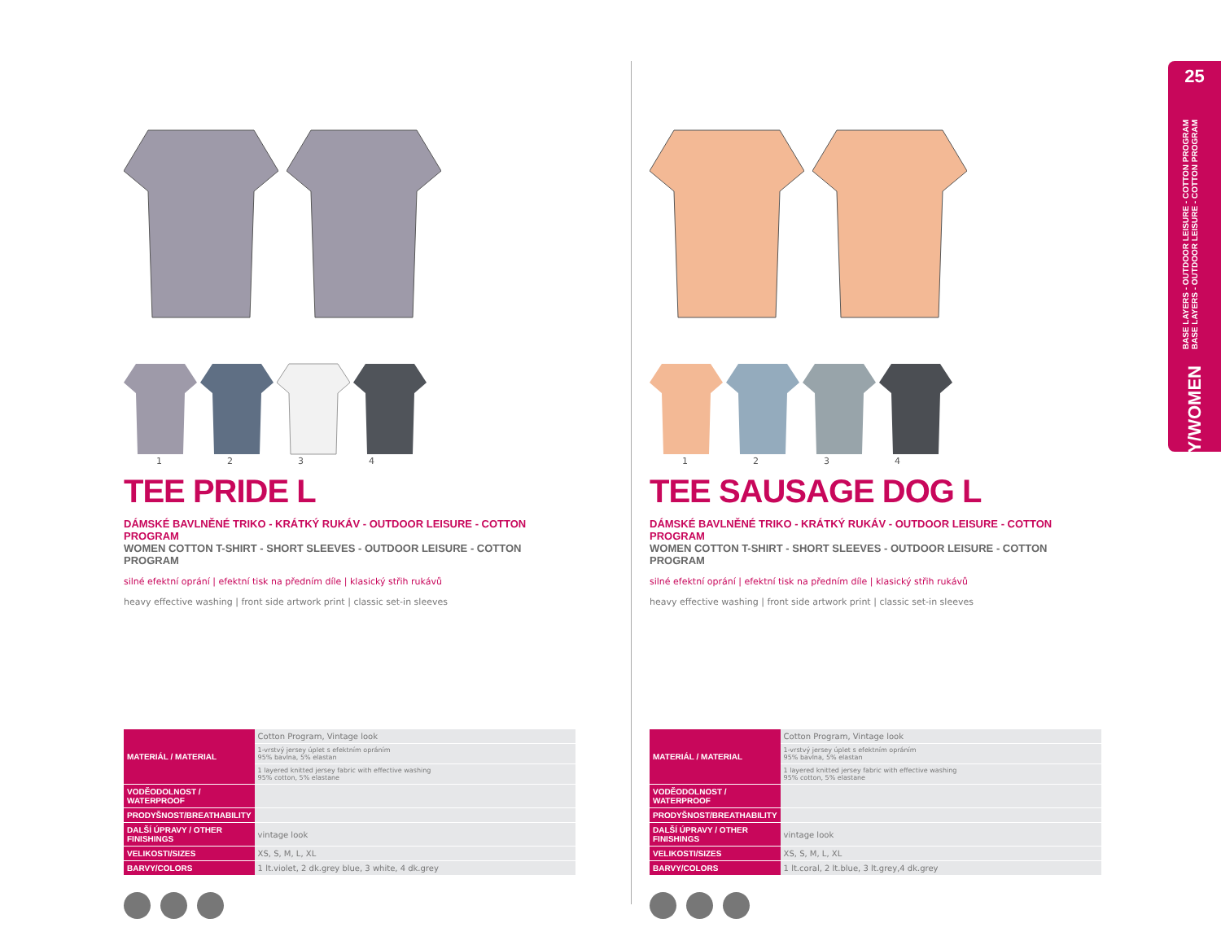25
BASE LAYERS - OUTDOOR LEISURE - COTTON PROGRAM
BASE LAYERS - OUTDOOR LEISURE - COTTON PROGRAM
ŽENY/WOMEN
1234
TEE PRIDE L
DÁMSKÉ BAVLNĚNÉ TRIKO - KRÁTKÝ RUKÁV - OUTDOOR LEISURE - COTTON PROGRAM
WOMEN COTTON T-SHIRT - SHORT SLEEVES - OUTDOOR LEISURE - COTTON PROGRAM
silné efektní oprání | efektní tisk na předním díle | klasický střih rukávů
heavy effective washing | front side artwork print | classic set-in sleeves
| MATERIÁL / MATERIAL | Cotton Program, Vintage look |
| | 1-vrstvý jersey úplet s efektním opráním 95% bavlna, 5% elastan |
| | 1 layered knitted jersey fabric with effective washing 95% cotton, 5% elastane |
| VODĚODOLNOST / WATERPROOF | |
| PRODYŠNOST/BREATHABILITY | |
| DALŠÍ ÚPRAVY / OTHER FINISHINGS | vintage look |
| VELIKOSTI/SIZES | XS, S, M, L, XL |
| BARVY/COLORS | 1 lt.violet, 2 dk.grey blue, 3 white, 4 dk.grey |
1234
TEE SAUSAGE DOG L
DÁMSKÉ BAVLNĚNÉ TRIKO - KRÁTKÝ RUKÁV - OUTDOOR LEISURE - COTTON PROGRAM
WOMEN COTTON T-SHIRT - SHORT SLEEVES - OUTDOOR LEISURE - COTTON PROGRAM
silné efektní oprání | efektní tisk na předním díle | klasický střih rukávů
heavy effective washing | front side artwork print | classic set-in sleeves
| MATERIÁL / MATERIAL | Cotton Program, Vintage look |
| | 1-vrstvý jersey úplet s efektním opráním 95% bavlna, 5% elastan |
| | 1 layered knitted jersey fabric with effective washing 95% cotton, 5% elastane |
| VODĚODOLNOST / WATERPROOF | |
| PRODYŠNOST/BREATHABILITY | |
| DALŠÍ ÚPRAVY / OTHER FINISHINGS | vintage look |
| VELIKOSTI/SIZES | XS, S, M, L, XL |
| BARVY/COLORS | 1 lt.coral, 2 lt.blue, 3 lt.grey,4 dk.grey |